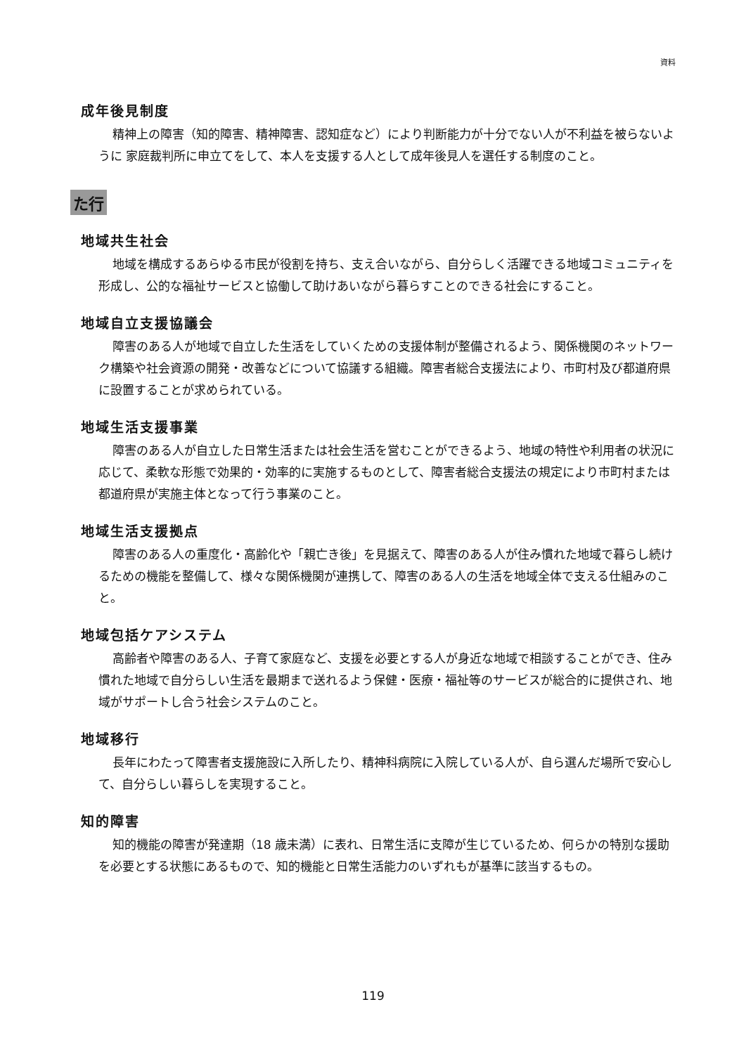資料
成年後見制度
精神上の障害（知的障害、精神障害、認知症など）により判断能力が十分でない人が不利益を被らないように 家庭裁判所に申立てをして、本人を支援する人として成年後見人を選任する制度のこと。
た行
地域共生社会
地域を構成するあらゆる市民が役割を持ち、支え合いながら、自分らしく活躍できる地域コミュニティを形成し、公的な福祉サービスと協働して助けあいながら暮らすことのできる社会にすること。
地域自立支援協議会
障害のある人が地域で自立した生活をしていくための支援体制が整備されるよう、関係機関のネットワーク構築や社会資源の開発・改善などについて協議する組織。障害者総合支援法により、市町村及び都道府県に設置することが求められている。
地域生活支援事業
障害のある人が自立した日常生活または社会生活を営むことができるよう、地域の特性や利用者の状況に応じて、柔軟な形態で効果的・効率的に実施するものとして、障害者総合支援法の規定により市町村または都道府県が実施主体となって行う事業のこと。
地域生活支援拠点
障害のある人の重度化・高齢化や「親亡き後」を見据えて、障害のある人が住み慣れた地域で暮らし続けるための機能を整備して、様々な関係機関が連携して、障害のある人の生活を地域全体で支える仕組みのこと。
地域包括ケアシステム
高齢者や障害のある人、子育て家庭など、支援を必要とする人が身近な地域で相談することができ、住み慣れた地域で自分らしい生活を最期まで送れるよう保健・医療・福祉等のサービスが総合的に提供され、地域がサポートし合う社会システムのこと。
地域移行
長年にわたって障害者支援施設に入所したり、精神科病院に入院している人が、自ら選んだ場所で安心して、自分らしい暮らしを実現すること。
知的障害
知的機能の障害が発達期（18 歳未満）に表れ、日常生活に支障が生じているため、何らかの特別な援助を必要とする状態にあるもので、知的機能と日常生活能力のいずれもが基準に該当するもの。
119